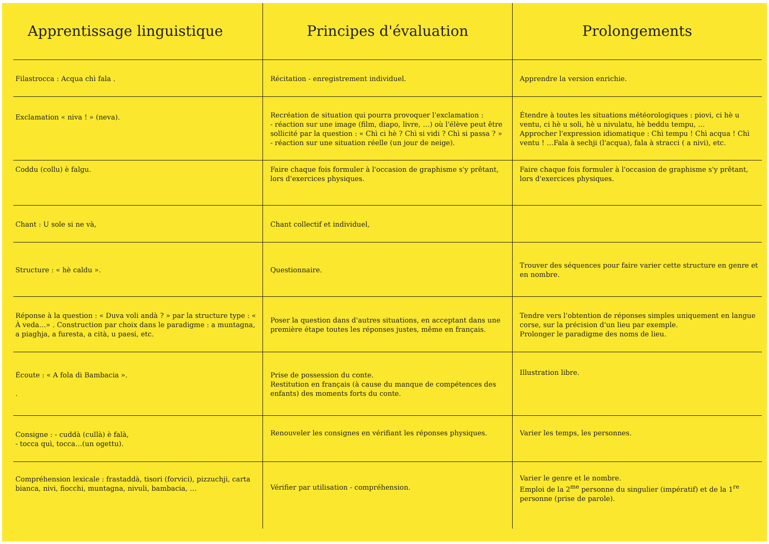| Apprentissage linguistique | Principes d'évaluation | Prolongements |
| --- | --- | --- |
| Filastrocca : Acqua chì fala . | Récitation - enregistrement individuel. | Apprendre la version enrichie. |
| Exclamation « niva ! » (neva). | Recréation de situation qui pourra provoquer l'exclamation : - réaction sur une image (film, diapo, livre, …) où l'élève peut être sollicité par la question : « Chì ci hè ? Chì si vidi ? Chì si passa ? » - réaction sur une situation réelle (un jour de neige). | Étendre à toutes les situations météorologiques : piovi, ci hè u ventu, ci hè u soli, hè u nivulatu, hè beddu tempu, … Approcher l'expression idiomatique : Chì tempu ! Chì acqua ! Chì ventu ! …Fala à sechji (l'acqua), fala à stracci ( a nivi), etc. |
| Coddu (collu) è falgu. | Faire chaque fois formuler à l'occasion de graphisme s'y prêtant, lors d'exercices physiques. | Faire chaque fois formuler à l'occasion de graphisme s'y prêtant, lors d'exercices physiques. |
| Chant : U sole si ne và, | Chant collectif et individuel, | |
| Structure : « hè caldu ». | Questionnaire. | Trouver des séquences pour faire varier cette structure en genre et en nombre. |
| Réponse à la question : « Duva voli andà ? » par la structure type : « À veda…» . Construction par choix dans le paradigme : a muntagna, a piaghja, a furesta, a cità, u paesi, etc. | Poser la question dans d'autres situations, en acceptant dans une première étape toutes les réponses justes, même en français. | Tendre vers l'obtention de réponses simples uniquement en langue corse, sur la précision d'un lieu par exemple. Prolonger le paradigme des noms de lieu. |
| Écoute : « A fola di Bambacia ». . | Prise de possession du conte. Restitution en français (à cause du manque de compétences des enfants) des moments forts du conte. | Illustration libre. |
| Consigne : - cuddà (cullà) è falà, - tocca quì, tocca…(un ogettu). | Renouveler les consignes en vérifiant les réponses physiques. | Varier les temps, les personnes. |
| Compréhension lexicale : frastaddà, tisori (forvici), pizzuchji, carta bianca, nivi, fiocchi, muntagna, nivuli, bambacia, … | Vérifier par utilisation - compréhension. | Varier le genre et le nombre. Emploi de la 2<sup>me</sup> personne du singulier (impératif) et de la 1<sup>re</sup> personne (prise de parole). |